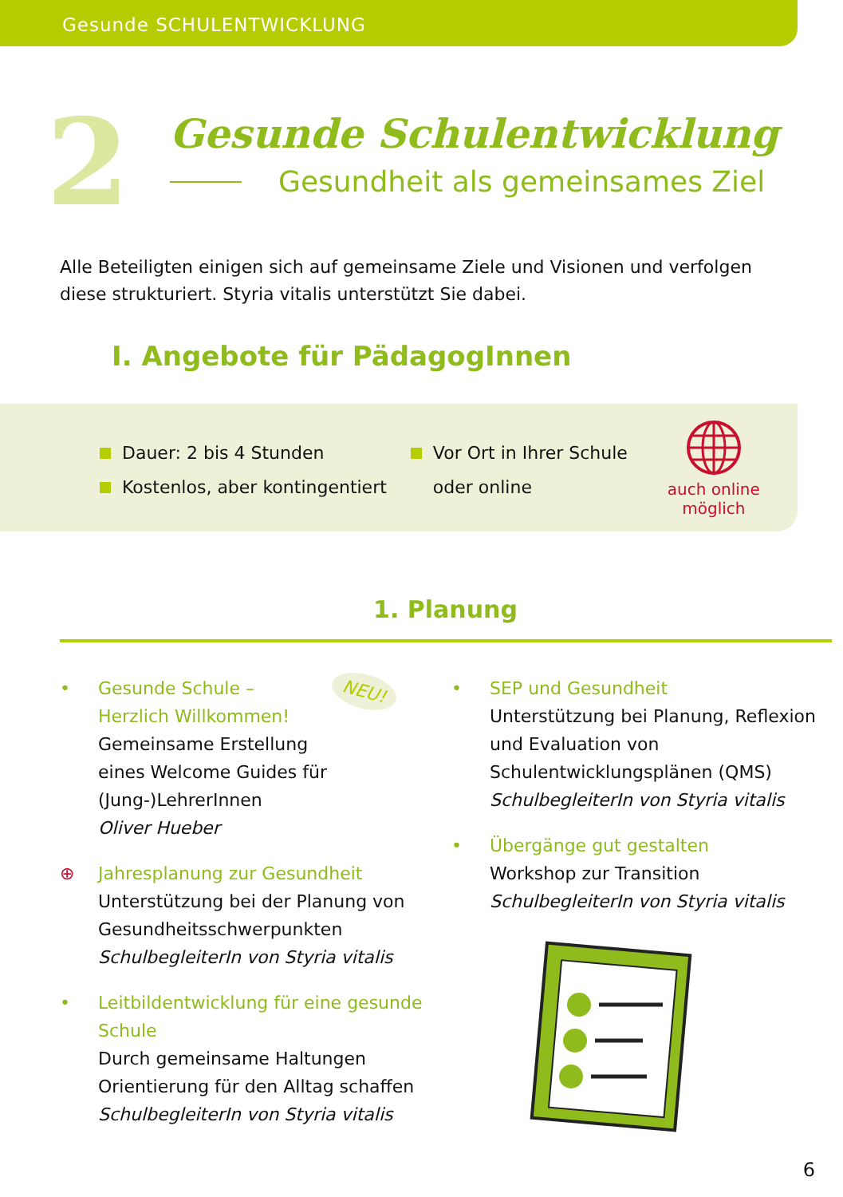Gesunde SCHULENTWICKLUNG
2
Gesunde Schulentwicklung
Gesundheit als gemeinsames Ziel
Alle Beteiligten einigen sich auf gemeinsame Ziele und Visionen und verfolgen diese strukturiert. Styria vitalis unterstützt Sie dabei.
I. Angebote für PädagogInnen
Dauer: 2 bis 4 Stunden
Kostenlos, aber kontingentiert
Vor Ort in Ihrer Schule
oder online
auch online
möglich
1. Planung
• Gesunde Schule –
Herzlich Willkommen!
NEU!
Gemeinsame Erstellung
eines Welcome Guides für
(Jung-)LehrerInnen
Oliver Hueber
⊕ Jahresplanung zur Gesundheit
Unterstützung bei der Planung von Gesundheitsschwerpunkten
SchulbegleiterIn von Styria vitalis
• Leitbildentwicklung für eine gesunde Schule
Durch gemeinsame Haltungen Orientierung für den Alltag schaffen
SchulbegleiterIn von Styria vitalis
• SEP und Gesundheit
Unterstützung bei Planung, Reflexion und Evaluation von Schulentwicklungsplänen (QMS)
SchulbegleiterIn von Styria vitalis
• Übergänge gut gestalten
Workshop zur Transition
SchulbegleiterIn von Styria vitalis
6